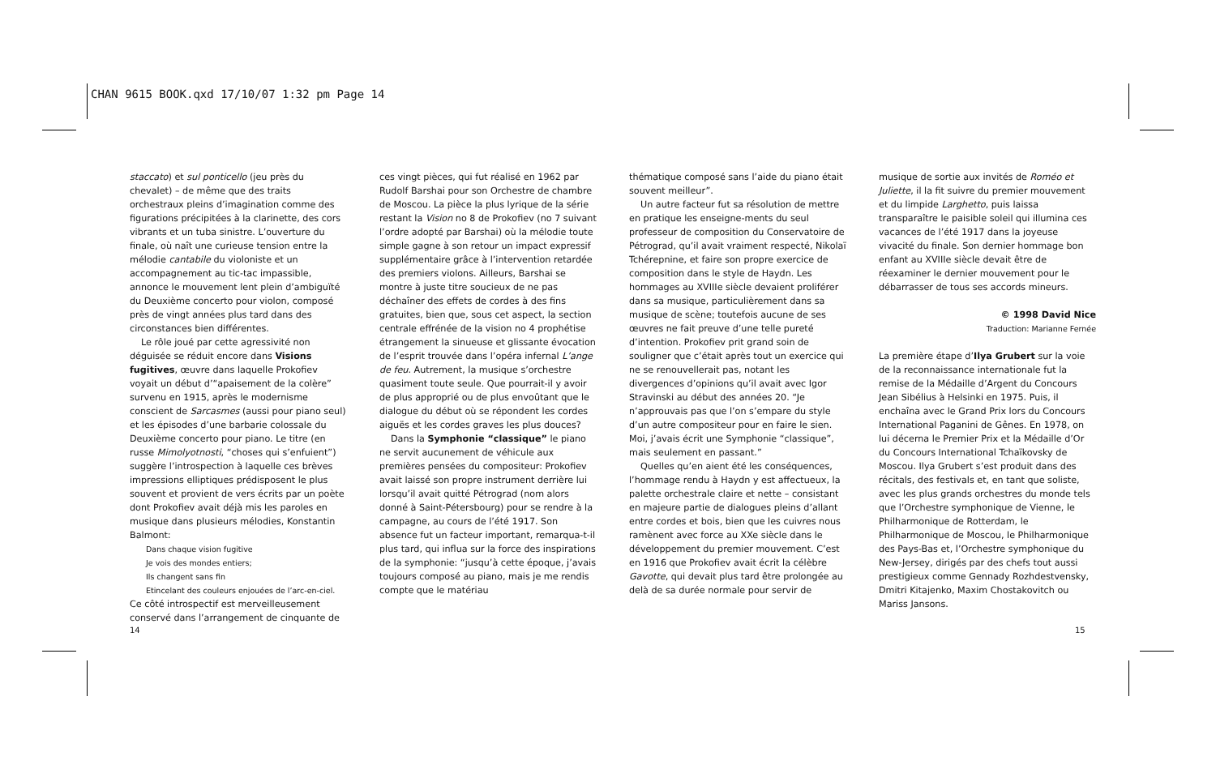CHAN 9615 BOOK.qxd 17/10/07 1:32 pm Page 14
staccato) et sul ponticello (jeu près du chevalet) – de même que des traits orchestraux pleins d’imagination comme des figurations précipitées à la clarinette, des cors vibrants et un tuba sinistre. L’ouverture du finale, où naît une curieuse tension entre la mélodie cantabile du violoniste et un accompagnement au tic-tac impassible, annonce le mouvement lent plein d’ambiguïté du Deuxième concerto pour violon, composé près de vingt années plus tard dans des circonstances bien différentes.
Le rôle joué par cette agressivité non déguisée se réduit encore dans Visions fugitives, œuvre dans laquelle Prokofiev voyait un début d’“apaisement de la colère” survenu en 1915, après le modernisme conscient de Sarcasmes (aussi pour piano seul) et les épisodes d’une barbarie colossale du Deuxième concerto pour piano. Le titre (en russe Mimolyotnosti, “choses qui s’enfuient”) suggère l’introspection à laquelle ces brèves impressions elliptiques prédisposent le plus souvent et provient de vers écrits par un poète dont Prokofiev avait déjà mis les paroles en musique dans plusieurs mélodies, Konstantin Balmont:
Dans chaque vision fugitive
Je vois des mondes entiers;
Ils changent sans fin
Etincelant des couleurs enjouées de l’arc-en-ciel.
Ce côté introspectif est merveilleusement conservé dans l’arrangement de cinquante de
ces vingt pièces, qui fut réalisé en 1962 par Rudolf Barshai pour son Orchestre de chambre de Moscou. La pièce la plus lyrique de la série restant la Vision no 8 de Prokofiev (no 7 suivant l’ordre adopté par Barshai) où la mélodie toute simple gagne à son retour un impact expressif supplémentaire grâce à l’intervention retardée des premiers violons. Ailleurs, Barshai se montre à juste titre soucieux de ne pas déchaîner des effets de cordes à des fins gratuites, bien que, sous cet aspect, la section centrale effrénée de la vision no 4 prophétise étrangement la sinueuse et glissante évocation de l’esprit trouvée dans l’opéra infernal L’ange de feu. Autrement, la musique s’orchestre quasiment toute seule. Que pourrait-il y avoir de plus approprié ou de plus envoûtant que le dialogue du début où se répondent les cordes aiguës et les cordes graves les plus douces?
Dans la Symphonie “classique” le piano ne servit aucunement de véhicule aux premières pensées du compositeur: Prokofiev avait laissé son propre instrument derrière lui lorsqu’il avait quitté Pétrograd (nom alors donné à Saint-Pétersbourg) pour se rendre à la campagne, au cours de l’été 1917. Son absence fut un facteur important, remarqua-t-il plus tard, qui influa sur la force des inspirations de la symphonie: “jusqu’à cette époque, j’avais toujours composé au piano, mais je me rendis compte que le matériau
thématique composé sans l’aide du piano était souvent meilleur”.
Un autre facteur fut sa résolution de mettre en pratique les enseigne-ments du seul professeur de composition du Conservatoire de Pétrograd, qu’il avait vraiment respecté, Nikolaï Tchérepnine, et faire son propre exercice de composition dans le style de Haydn. Les hommages au XVIIIe siècle devaient proliférer dans sa musique, particulièrement dans sa musique de scène; toutefois aucune de ses œuvres ne fait preuve d’une telle pureté d’intention. Prokofiev prit grand soin de souligner que c’était après tout un exercice qui ne se renouvellerait pas, notant les divergences d’opinions qu’il avait avec Igor Stravinski au début des années 20. “Je n’approuvais pas que l’on s’empare du style d’un autre compositeur pour en faire le sien. Moi, j’avais écrit une Symphonie “classique”, mais seulement en passant.”
Quelles qu’en aient été les conséquences, l’hommage rendu à Haydn y est affectueux, la palette orchestrale claire et nette – consistant en majeure partie de dialogues pleins d’allant entre cordes et bois, bien que les cuivres nous ramènent avec force au XXe siècle dans le développement du premier mouvement. C’est en 1916 que Prokofiev avait écrit la célèbre Gavotte, qui devait plus tard être prolongée au delà de sa durée normale pour servir de
musique de sortie aux invités de Roméo et Juliette, il la fit suivre du premier mouvement et du limpide Larghetto, puis laissa transparaître le paisible soleil qui illumina ces vacances de l’été 1917 dans la joyeuse vivacité du finale. Son dernier hommage bon enfant au XVIIIe siècle devait être de réexaminer le dernier mouvement pour le débarrasser de tous ses accords mineurs.
© 1998 David Nice
Traduction: Marianne Fernée
La première étape d’Ilya Grubert sur la voie de la reconnaissance internationale fut la remise de la Médaille d’Argent du Concours Jean Sibélius à Helsinki en 1975. Puis, il enchaîna avec le Grand Prix lors du Concours International Paganini de Gênes. En 1978, on lui décerna le Premier Prix et la Médaille d’Or du Concours International Tchaïkovsky de Moscou. Ilya Grubert s’est produit dans des récitals, des festivals et, en tant que soliste, avec les plus grands orchestres du monde tels que l’Orchestre symphonique de Vienne, le Philharmonique de Rotterdam, le Philharmonique de Moscou, le Philharmonique des Pays-Bas et, l’Orchestre symphonique du New-Jersey, dirigés par des chefs tout aussi prestigieux comme Gennady Rozhdestvensky, Dmitri Kitajenko, Maxim Chostakovitch ou Mariss Jansons.
14 15